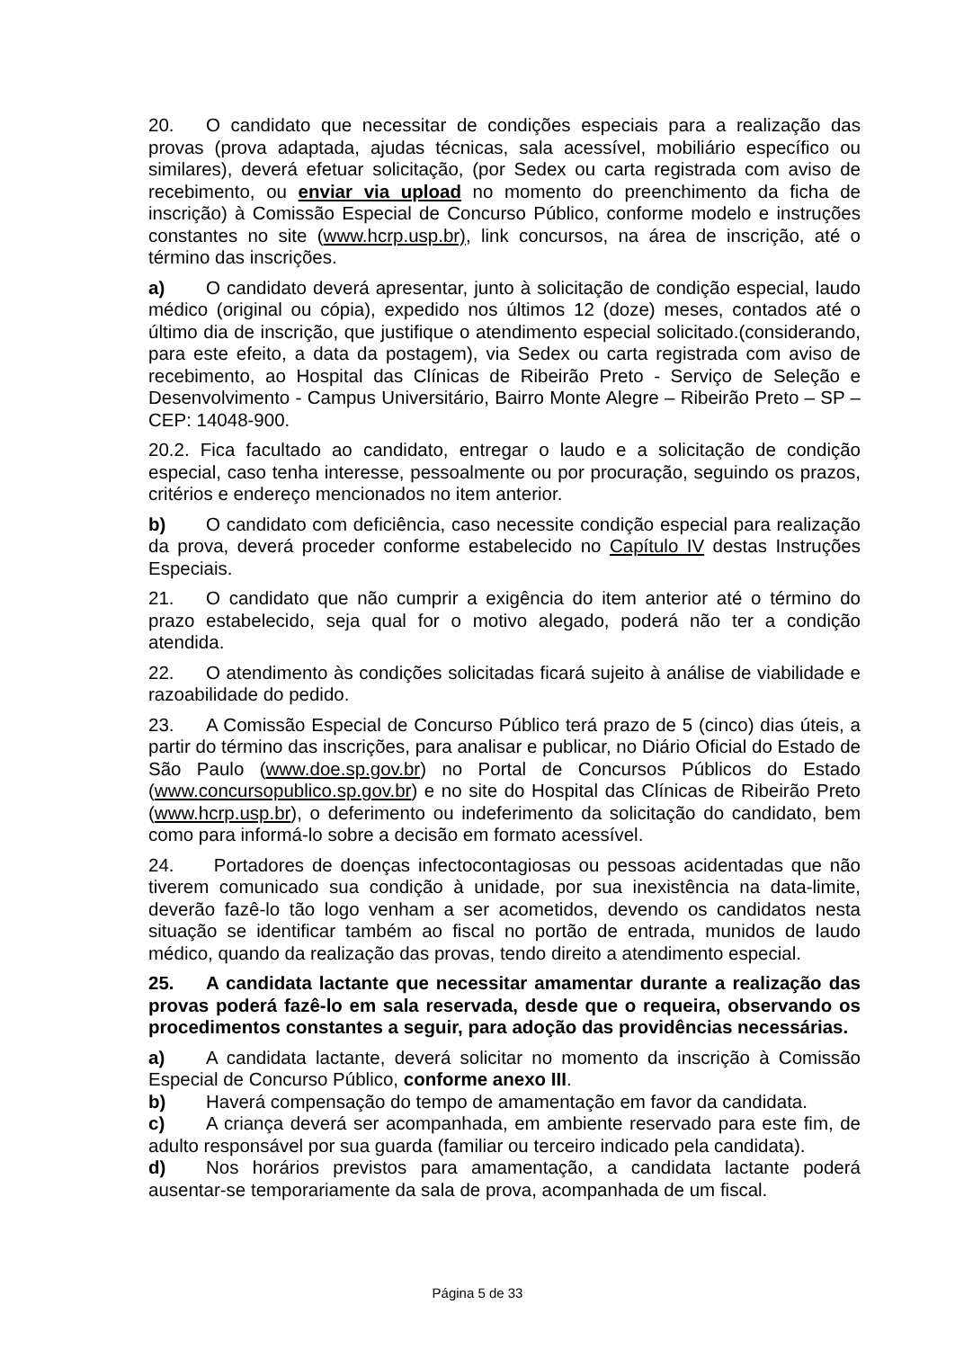20. O candidato que necessitar de condições especiais para a realização das provas (prova adaptada, ajudas técnicas, sala acessível, mobiliário específico ou similares), deverá efetuar solicitação, (por Sedex ou carta registrada com aviso de recebimento, ou enviar via upload no momento do preenchimento da ficha de inscrição) à Comissão Especial de Concurso Público, conforme modelo e instruções constantes no site (www.hcrp.usp.br), link concursos, na área de inscrição, até o término das inscrições.
a) O candidato deverá apresentar, junto à solicitação de condição especial, laudo médico (original ou cópia), expedido nos últimos 12 (doze) meses, contados até o último dia de inscrição, que justifique o atendimento especial solicitado.(considerando, para este efeito, a data da postagem), via Sedex ou carta registrada com aviso de recebimento, ao Hospital das Clínicas de Ribeirão Preto - Serviço de Seleção e Desenvolvimento - Campus Universitário, Bairro Monte Alegre – Ribeirão Preto – SP – CEP: 14048-900.
20.2. Fica facultado ao candidato, entregar o laudo e a solicitação de condição especial, caso tenha interesse, pessoalmente ou por procuração, seguindo os prazos, critérios e endereço mencionados no item anterior.
b) O candidato com deficiência, caso necessite condição especial para realização da prova, deverá proceder conforme estabelecido no Capítulo IV destas Instruções Especiais.
21. O candidato que não cumprir a exigência do item anterior até o término do prazo estabelecido, seja qual for o motivo alegado, poderá não ter a condição atendida.
22. O atendimento às condições solicitadas ficará sujeito à análise de viabilidade e razoabilidade do pedido.
23. A Comissão Especial de Concurso Público terá prazo de 5 (cinco) dias úteis, a partir do término das inscrições, para analisar e publicar, no Diário Oficial do Estado de São Paulo (www.doe.sp.gov.br) no Portal de Concursos Públicos do Estado (www.concursopublico.sp.gov.br) e no site do Hospital das Clínicas de Ribeirão Preto (www.hcrp.usp.br), o deferimento ou indeferimento da solicitação do candidato, bem como para informá-lo sobre a decisão em formato acessível.
24. Portadores de doenças infectocontagiosas ou pessoas acidentadas que não tiverem comunicado sua condição à unidade, por sua inexistência na data-limite, deverão fazê-lo tão logo venham a ser acometidos, devendo os candidatos nesta situação se identificar também ao fiscal no portão de entrada, munidos de laudo médico, quando da realização das provas, tendo direito a atendimento especial.
25. A candidata lactante que necessitar amamentar durante a realização das provas poderá fazê-lo em sala reservada, desde que o requeira, observando os procedimentos constantes a seguir, para adoção das providências necessárias.
a) A candidata lactante, deverá solicitar no momento da inscrição à Comissão Especial de Concurso Público, conforme anexo III.
b) Haverá compensação do tempo de amamentação em favor da candidata.
c) A criança deverá ser acompanhada, em ambiente reservado para este fim, de adulto responsável por sua guarda (familiar ou terceiro indicado pela candidata).
d) Nos horários previstos para amamentação, a candidata lactante poderá ausentar-se temporariamente da sala de prova, acompanhada de um fiscal.
Página 5 de 33